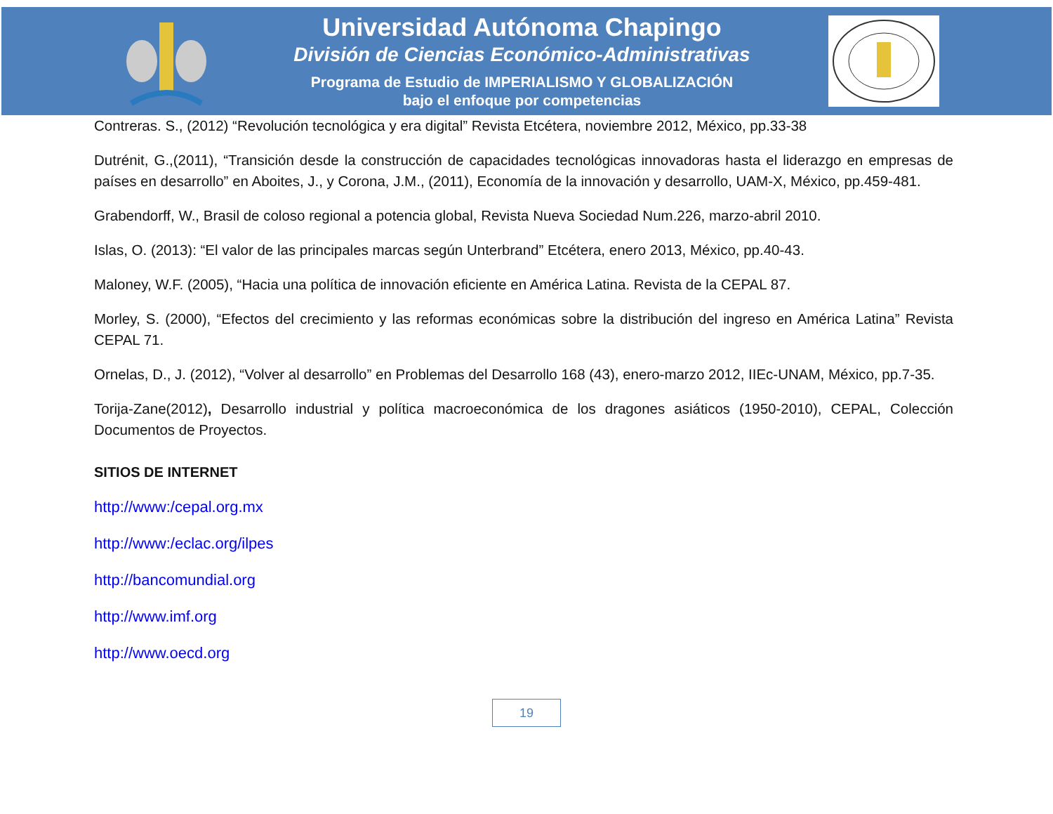Universidad Autónoma Chapingo
División de Ciencias Económico-Administrativas
Programa de Estudio de IMPERIALISMO Y GLOBALIZACIÓN
bajo el enfoque por competencias
Contreras. S., (2012) “Revolución tecnológica y era digital” Revista Etcétera, noviembre 2012, México, pp.33-38
Dutrénit, G.,(2011), “Transición desde la construcción de capacidades tecnológicas innovadoras hasta el liderazgo en empresas de países en desarrollo” en Aboites, J., y Corona, J.M., (2011), Economía de la innovación y desarrollo, UAM-X, México, pp.459-481.
Grabendorff, W., Brasil de coloso regional a potencia global, Revista Nueva Sociedad Num.226, marzo-abril 2010.
Islas, O. (2013): “El valor de las principales marcas según Unterbrand” Etcétera, enero 2013, México, pp.40-43.
Maloney, W.F. (2005), “Hacia una política de innovación eficiente en América Latina. Revista de la CEPAL 87.
Morley, S. (2000), “Efectos del crecimiento y las reformas económicas sobre la distribución del ingreso en América Latina” Revista CEPAL 71.
Ornelas, D., J. (2012), “Volver al desarrollo” en Problemas del Desarrollo 168 (43), enero-marzo 2012, IIEc-UNAM, México, pp.7-35.
Torija-Zane(2012), Desarrollo industrial y política macroeconómica de los dragones asiáticos (1950-2010), CEPAL, Colección Documentos de Proyectos.
SITIOS DE INTERNET
http://www:/cepal.org.mx
http://www:/eclac.org/ilpes
http://bancomundial.org
http://www.imf.org
http://www.oecd.org
19